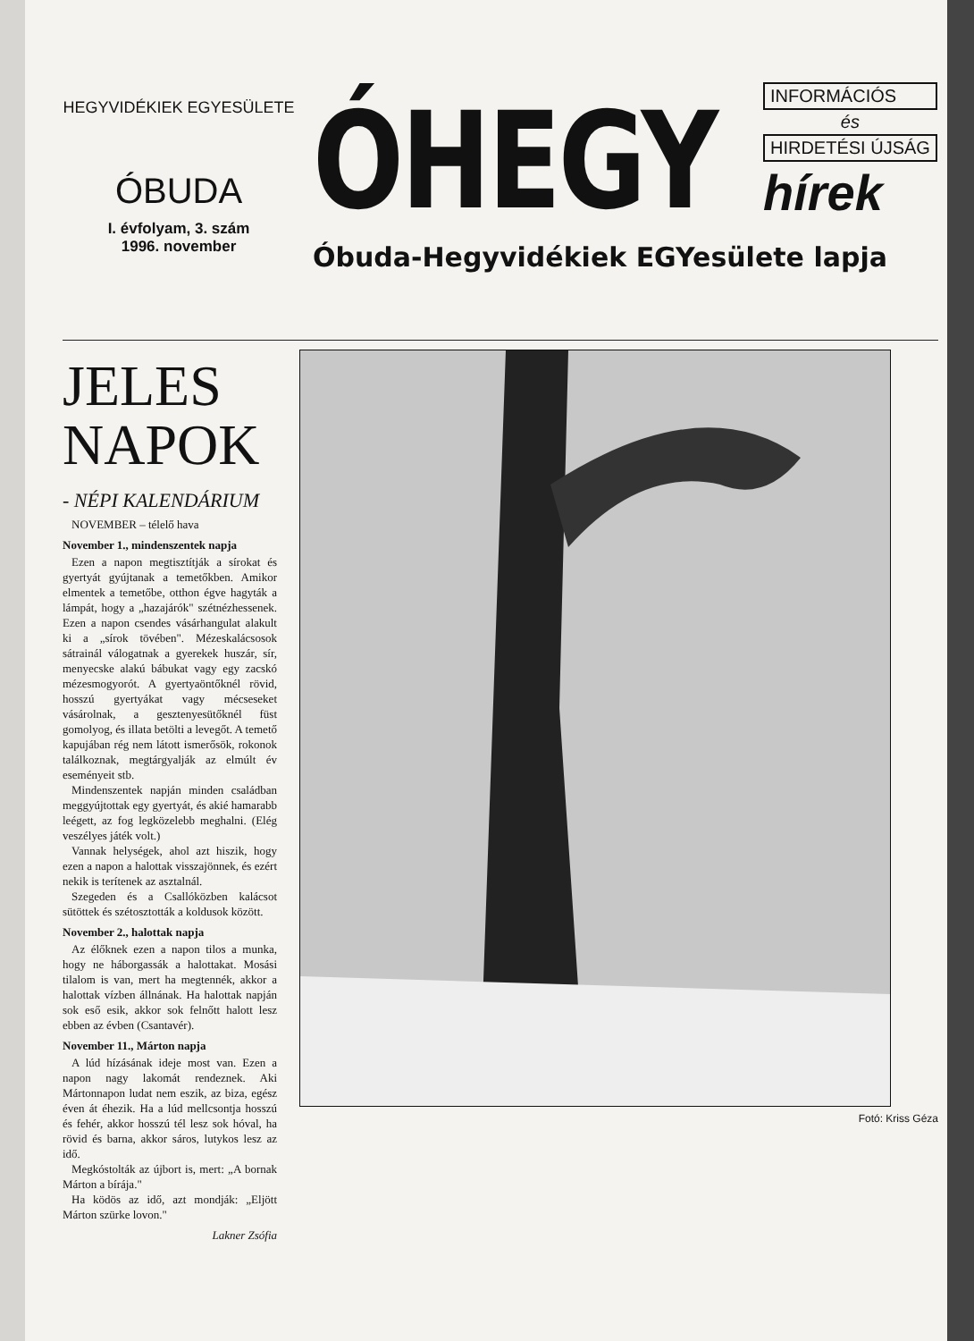HEGYVIDÉKIEK EGYESÜLETE
ÓBUDA
I. évfolyam, 3. szám
1996. november
ÓHEGY
INFORMÁCIÓS
és
HIRDETÉSI ÚJSÁG
hírek
Óbuda-Hegyvidékiek EGYesülete lapja
JELES NAPOK
- NÉPI KALENDÁRIUM
NOVEMBER – télelő hava
November 1., mindenszentek napja
Ezen a napon megtisztítják a sírokat és gyertyát gyújtanak a temetőkben. Amikor elmentek a temetőbe, otthon égve hagyták a lámpát, hogy a „hazajárók" szétnézhessenek. Ezen a napon csendes vásárhangulat alakult ki a „sírok tövében". Mézeskalácsosok sátrainál válogatnak a gyerekek huszár, sír, menyecske alakú bábukat vagy egy zacskó mézesmogyorót. A gyertyaöntőknél rövid, hosszú gyertyákat vagy mécseseket vásárolnak, a gesztenyesütőknél füst gomolyog, és illata betölti a levegőt. A temető kapujában rég nem látott ismerősök, rokonok találkoznak, megtárgyalják az elmúlt év eseményeit stb.
Mindenszentek napján minden családban meggyújtottak egy gyertyát, és akié hamarabb leégett, az fog legközelebb meghalni. (Elég veszélyes játék volt.)
Vannak helységek, ahol azt hiszik, hogy ezen a napon a halottak visszajönnek, és ezért nekik is terítenek az asztalnál.
Szegeden és a Csallóközben kalácsot sütöttek és szétosztották a koldusok között.
November 2., halottak napja
Az élőknek ezen a napon tilos a munka, hogy ne háborgassák a halottakat. Mosási tilalom is van, mert ha megtennék, akkor a halottak vízben állnának. Ha halottak napján sok eső esik, akkor sok felnőtt halott lesz ebben az évben (Csantavér).
November 11., Márton napja
A lúd hízásának ideje most van. Ezen a napon nagy lakomát rendeznek. Aki Mártonnapon ludat nem eszik, az biza, egész éven át éhezik. Ha a lúd mellcsontja hosszú és fehér, akkor hosszú tél lesz sok hóval, ha rövid és barna, akkor sáros, lutykos lesz az idő.
Megkóstolták az újbort is, mert: „A bornak Márton a bírája."
Ha ködös az idő, azt mondják: „Eljött Márton szürke lovon."
Lakner Zsófia
Fotó: Kriss Géza